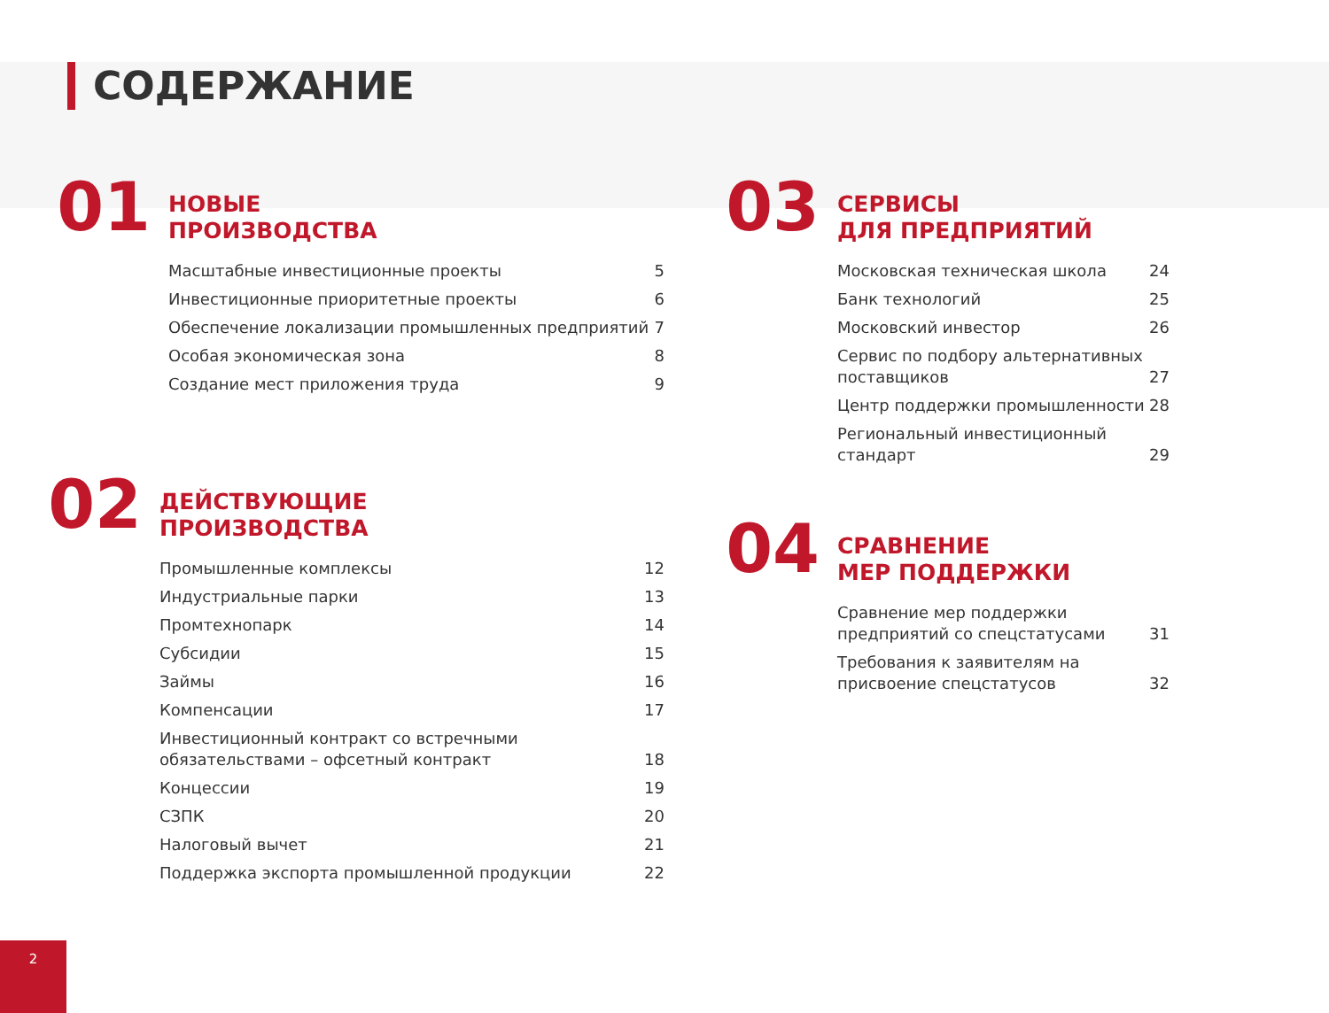СОДЕРЖАНИЕ
01
НОВЫЕ
ПРОИЗВОДСТВА
| Масштабные инвестиционные проекты | 5 |
| Инвестиционные приоритетные проекты | 6 |
| Обеспечение локализации промышленных предприятий | 7 |
| Особая экономическая зона | 8 |
| Создание мест приложения труда | 9 |
02
ДЕЙСТВУЮЩИЕ
ПРОИЗВОДСТВА
| Промышленные комплексы | 12 |
| Индустриальные парки | 13 |
| Промтехнопарк | 14 |
| Субсидии | 15 |
| Займы | 16 |
| Компенсации | 17 |
| Инвестиционный контракт со встречными обязательствами – офсетный контракт | 18 |
| Концессии | 19 |
| СЗПК | 20 |
| Налоговый вычет | 21 |
| Поддержка экспорта промышленной продукции | 22 |
03
СЕРВИСЫ
ДЛЯ ПРЕДПРИЯТИЙ
| Московская техническая школа | 24 |
| Банк технологий | 25 |
| Московский инвестор | 26 |
| Сервис по подбору альтернативных поставщиков | 27 |
| Центр поддержки промышленности | 28 |
| Региональный инвестиционный стандарт | 29 |
04
СРАВНЕНИЕ
МЕР ПОДДЕРЖКИ
| Сравнение мер поддержки предприятий со спецстатусами | 31 |
| Требования к заявителям на присвоение спецстатусов | 32 |
2